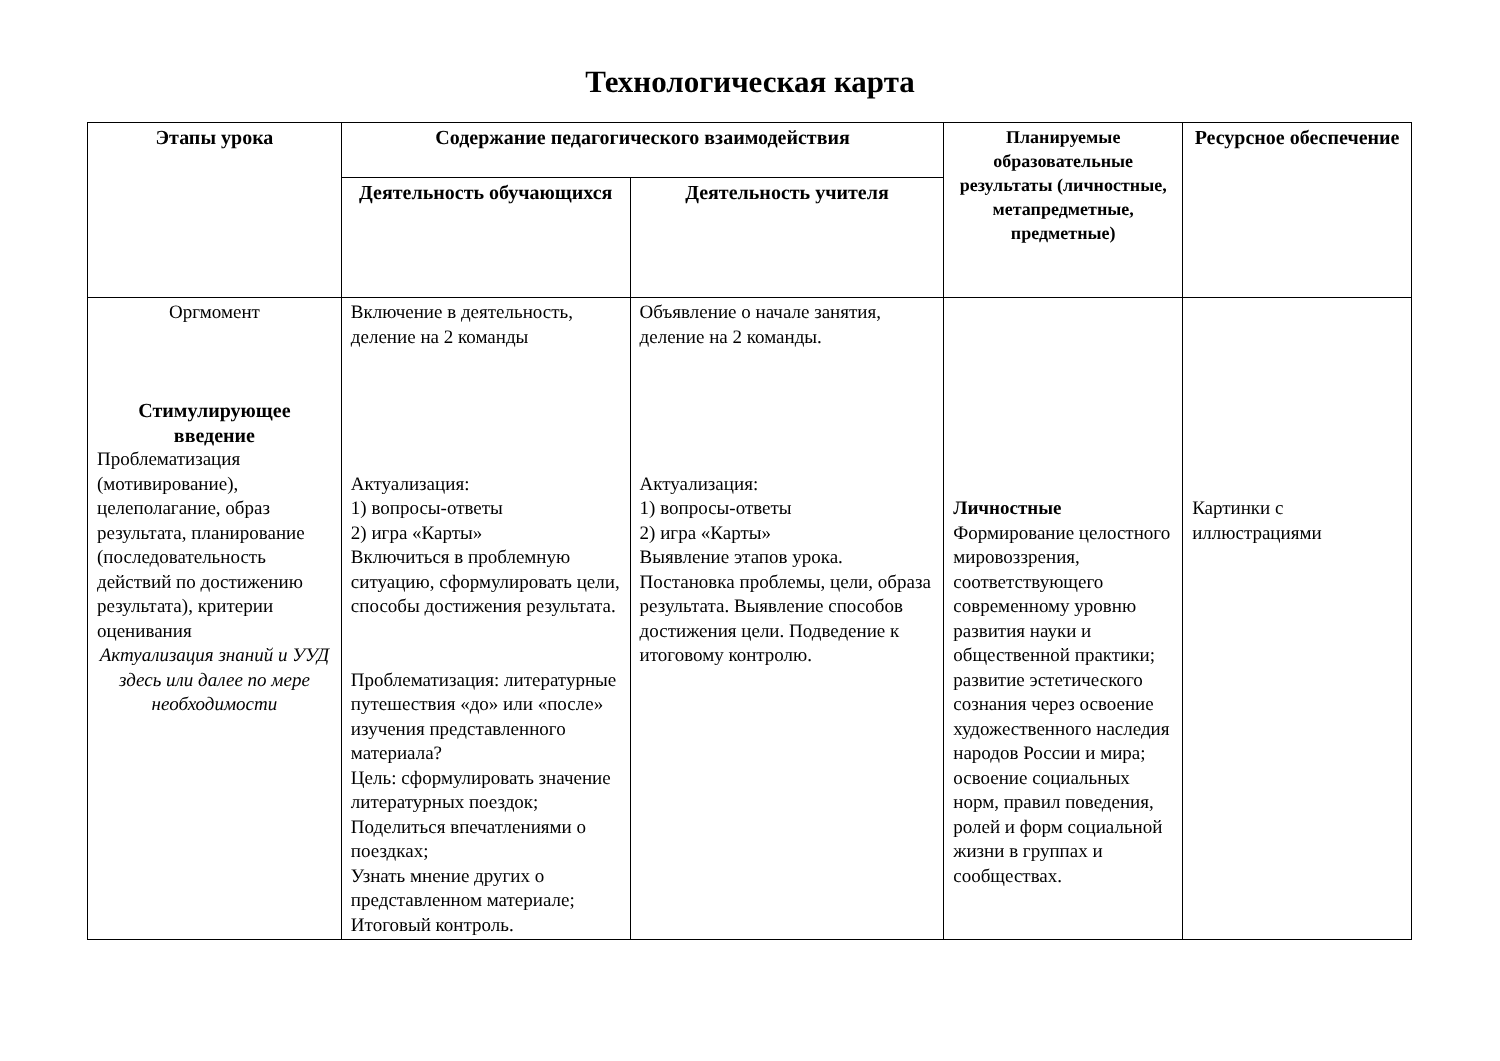Технологическая карта
| Этапы урока | Содержание педагогического взаимодействия | | Планируемые образовательные результаты (личностные, метапредметные, предметные) | Ресурсное обеспечение |
| --- | --- | --- | --- | --- |
| | Деятельность обучающихся | Деятельность учителя | | |
| Оргмомент Стимулирующее введение Проблематизация (мотивирование), целеполагание, образ результата, планирование (последовательность действий по достижению результата), критерии оценивания Актуализация знаний и УУД здесь или далее по мере необходимости | Включение в деятельность, деление на 2 команды Актуализация: 1) вопросы-ответы 2) игра «Карты» Включиться в проблемную ситуацию, сформулировать цели, способы достижения результата. Проблематизация: литературные путешествия «до» или «после» изучения представленного материала? Цель: сформулировать значение литературных поездок; Поделиться впечатлениями о поездках; Узнать мнение других о представленном материале; Итоговый контроль. | Объявление о начале занятия, деление на 2 команды. Актуализация: 1) вопросы-ответы 2) игра «Карты» Выявление этапов урока. Постановка проблемы, цели, образа результата. Выявление способов достижения цели. Подведение к итоговому контролю. | Личностные Формирование целостного мировоззрения, соответствующего современному уровню развития науки и общественной практики; развитие эстетического сознания через освоение художественного наследия народов России и мира; освоение социальных норм, правил поведения, ролей и форм социальной жизни в группах и сообществах. | Картинки с иллюстрациями |